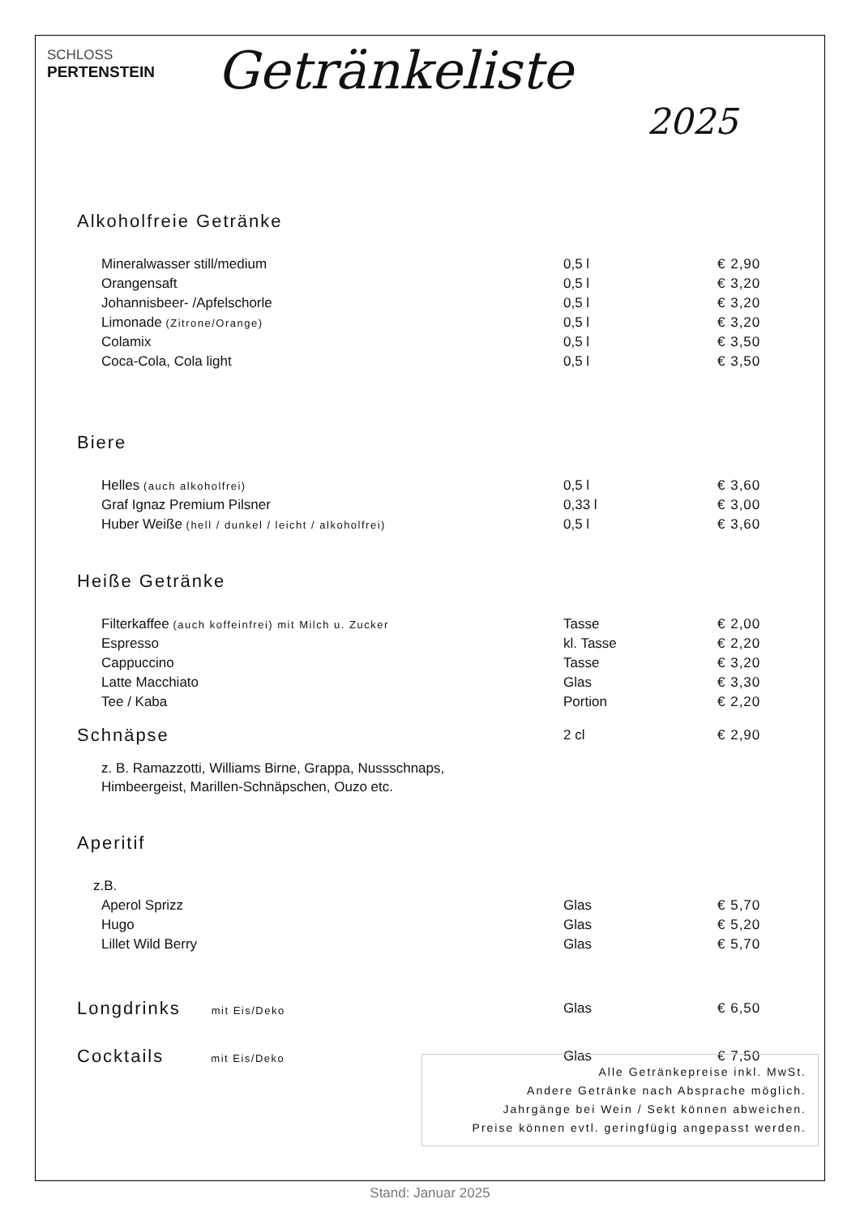SCHLOSS
PERTENSTEIN
Getränkeliste
2025
Alkoholfreie Getränke
| Mineralwasser still/medium | 0,5 l | € 2,90 |
| Orangensaft | 0,5 l | € 3,20 |
| Johannisbeer- /Apfelschorle | 0,5 l | € 3,20 |
| Limonade (Zitrone/Orange) | 0,5 l | € 3,20 |
| Colamix | 0,5 l | € 3,50 |
| Coca-Cola, Cola light | 0,5 l | € 3,50 |
Biere
| Helles (auch alkoholfrei) | 0,5 l | € 3,60 |
| Graf Ignaz Premium Pilsner | 0,33 l | € 3,00 |
| Huber Weiße (hell / dunkel / leicht / alkoholfrei) | 0,5 l | € 3,60 |
Heiße Getränke
| Filterkaffee (auch koffeinfrei) mit Milch u. Zucker | Tasse | € 2,00 |
| Espresso | kl. Tasse | € 2,20 |
| Cappuccino | Tasse | € 3,20 |
| Latte Macchiato | Glas | € 3,30 |
| Tee / Kaba | Portion | € 2,20 |
| Schnäpse | 2 cl | € 2,90 |
z. B. Ramazzotti, Williams Birne, Grappa, Nussschnaps,
Himbeergeist, Marillen-Schnäpschen, Ouzo etc.
Aperitif
| z.B. | | |
| Aperol Sprizz | Glas | € 5,70 |
| Hugo | Glas | € 5,20 |
| Lillet Wild Berry | Glas | € 5,70 |
| Longdrinks mit Eis/Deko | Glas | € 6,50 |
| Cocktails mit Eis/Deko | Glas | € 7,50 |
Alle Getränkepreise inkl. MwSt.
Andere Getränke nach Absprache möglich.
Jahrgänge bei Wein / Sekt können abweichen.
Preise können evtl. geringfügig angepasst werden.
Stand: Januar 2025